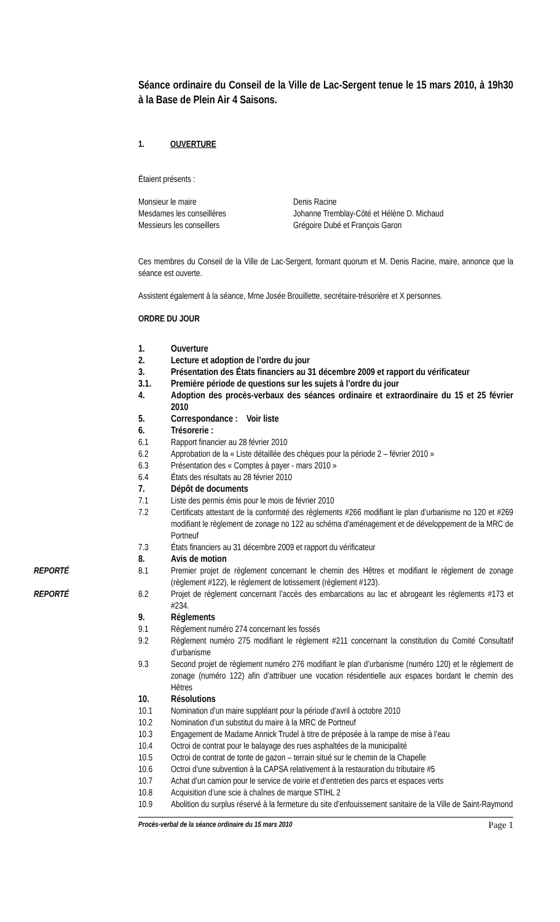Séance ordinaire du Conseil de la Ville de Lac-Sergent tenue le 15 mars 2010, à 19h30 à la Base de Plein Air 4 Saisons.
1. OUVERTURE
Étaient présents :
Monsieur le maire Denis Racine
Mesdames les conseillères Johanne Tremblay-Côté et Hélène D. Michaud
Messieurs les conseillers Grégoire Dubé et François Garon
Ces membres du Conseil de la Ville de Lac-Sergent, formant quorum et M. Denis Racine, maire, annonce que la séance est ouverte.
Assistent également à la séance, Mme Josée Brouillette, secrétaire-trésorière et X personnes.
ORDRE DU JOUR
1. Ouverture
2. Lecture et adoption de l’ordre du jour
3. Présentation des États financiers au 31 décembre 2009 et rapport du vérificateur
3.1. Première période de questions sur les sujets à l’ordre du jour
4. Adoption des procès-verbaux des séances ordinaire et extraordinaire du 15 et 25 février 2010
5. Correspondance : Voir liste
6. Trésorerie :
6.1 Rapport financier au 28 février 2010
6.2 Approbation de la « Liste détaillée des chèques pour la période 2 – février 2010 »
6.3 Présentation des « Comptes à payer - mars 2010 »
6.4 États des résultats au 28 février 2010
7. Dépôt de documents
7.1 Liste des permis émis pour le mois de février 2010
7.2 Certificats attestant de la conformité des règlements #266 modifiant le plan d’urbanisme no 120 et #269 modifiant le règlement de zonage no 122 au schéma d’aménagement et de développement de la MRC de Portneuf
7.3 États financiers au 31 décembre 2009 et rapport du vérificateur
8. Avis de motion
REPORTÉ
8.1 Premier projet de règlement concernant le chemin des Hêtres et modifiant le règlement de zonage (règlement #122), le règlement de lotissement (règlement #123).
REPORTÉ
8.2 Projet de règlement concernant l’accès des embarcations au lac et abrogeant les règlements #173 et #234.
9. Règlements
9.1 Règlement numéro 274 concernant les fossés
9.2 Règlement numéro 275 modifiant le règlement #211 concernant la constitution du Comité Consultatif d’urbanisme
9.3 Second projet de règlement numéro 276 modifiant le plan d’urbanisme (numéro 120) et le règlement de zonage (numéro 122) afin d’attribuer une vocation résidentielle aux espaces bordant le chemin des Hêtres
10. Résolutions
10.1 Nomination d’un maire suppléant pour la période d’avril à octobre 2010
10.2 Nomination d’un substitut du maire à la MRC de Portneuf
10.3 Engagement de Madame Annick Trudel à titre de préposée à la rampe de mise à l’eau
10.4 Octroi de contrat pour le balayage des rues asphaltées de la municipalité
10.5 Octroi de contrat de tonte de gazon – terrain situé sur le chemin de la Chapelle
10.6 Octroi d’une subvention à la CAPSA relativement à la restauration du tributaire #5
10.7 Achat d’un camion pour le service de voirie et d’entretien des parcs et espaces verts
10.8 Acquisition d’une scie à chaînes de marque STIHL 2
10.9 Abolition du surplus réservé à la fermeture du site d’enfouissement sanitaire de la Ville de Saint-Raymond
Procès-verbal de la séance ordinaire du 15 mars 2010 Page 1